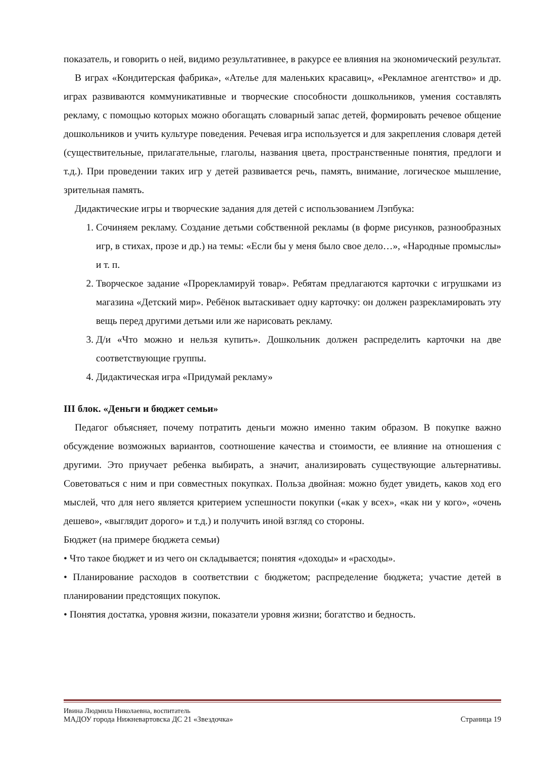показатель, и говорить о ней, видимо результативнее, в ракурсе ее влияния на экономический результат.
В играх «Кондитерская фабрика», «Ателье для маленьких красавиц», «Рекламное агентство» и др. играх развиваются коммуникативные и творческие способности дошкольников, умения составлять рекламу, с помощью которых можно обогащать словарный запас детей, формировать речевое общение дошкольников и учить культуре поведения. Речевая игра используется и для закрепления словаря детей (существительные, прилагательные, глаголы, названия цвета, пространственные понятия, предлоги и т.д.). При проведении таких игр у детей развивается речь, память, внимание, логическое мышление, зрительная память.
Дидактические игры и творческие задания для детей с использованием Лэпбука:
1. Сочиняем рекламу. Создание детьми собственной рекламы (в форме рисунков, разнообразных игр, в стихах, прозе и др.) на темы: «Если бы у меня было свое дело…», «Народные промыслы» и т. п.
2. Творческое задание «Прорекламируй товар». Ребятам предлагаются карточки с игрушками из магазина «Детский мир». Ребёнок вытаскивает одну карточку: он должен разрекламировать эту вещь перед другими детьми или же нарисовать рекламу.
3. Д/и «Что можно и нельзя купить». Дошкольник должен распределить карточки на две соответствующие группы.
4. Дидактическая игра «Придумай рекламу»
III блок. «Деньги и бюджет семьи»
Педагог объясняет, почему потратить деньги можно именно таким образом. В покупке важно обсуждение возможных вариантов, соотношение качества и стоимости, ее влияние на отношения с другими. Это приучает ребенка выбирать, а значит, анализировать существующие альтернативы. Советоваться с ним и при совместных покупках. Польза двойная: можно будет увидеть, каков ход его мыслей, что для него является критерием успешности покупки («как у всех», «как ни у кого», «очень дешево», «выглядит дорого» и т.д.) и получить иной взгляд со стороны.
Бюджет (на примере бюджета семьи)
• Что такое бюджет и из чего он складывается; понятия «доходы» и «расходы».
• Планирование расходов в соответствии с бюджетом; распределение бюджета; участие детей в планировании предстоящих покупок.
• Понятия достатка, уровня жизни, показатели уровня жизни; богатство и бедность.
Ивина Людмила Николаевна, воспитатель
МАДОУ города Нижневартовска ДС 21 «Звездочка» Страница 19